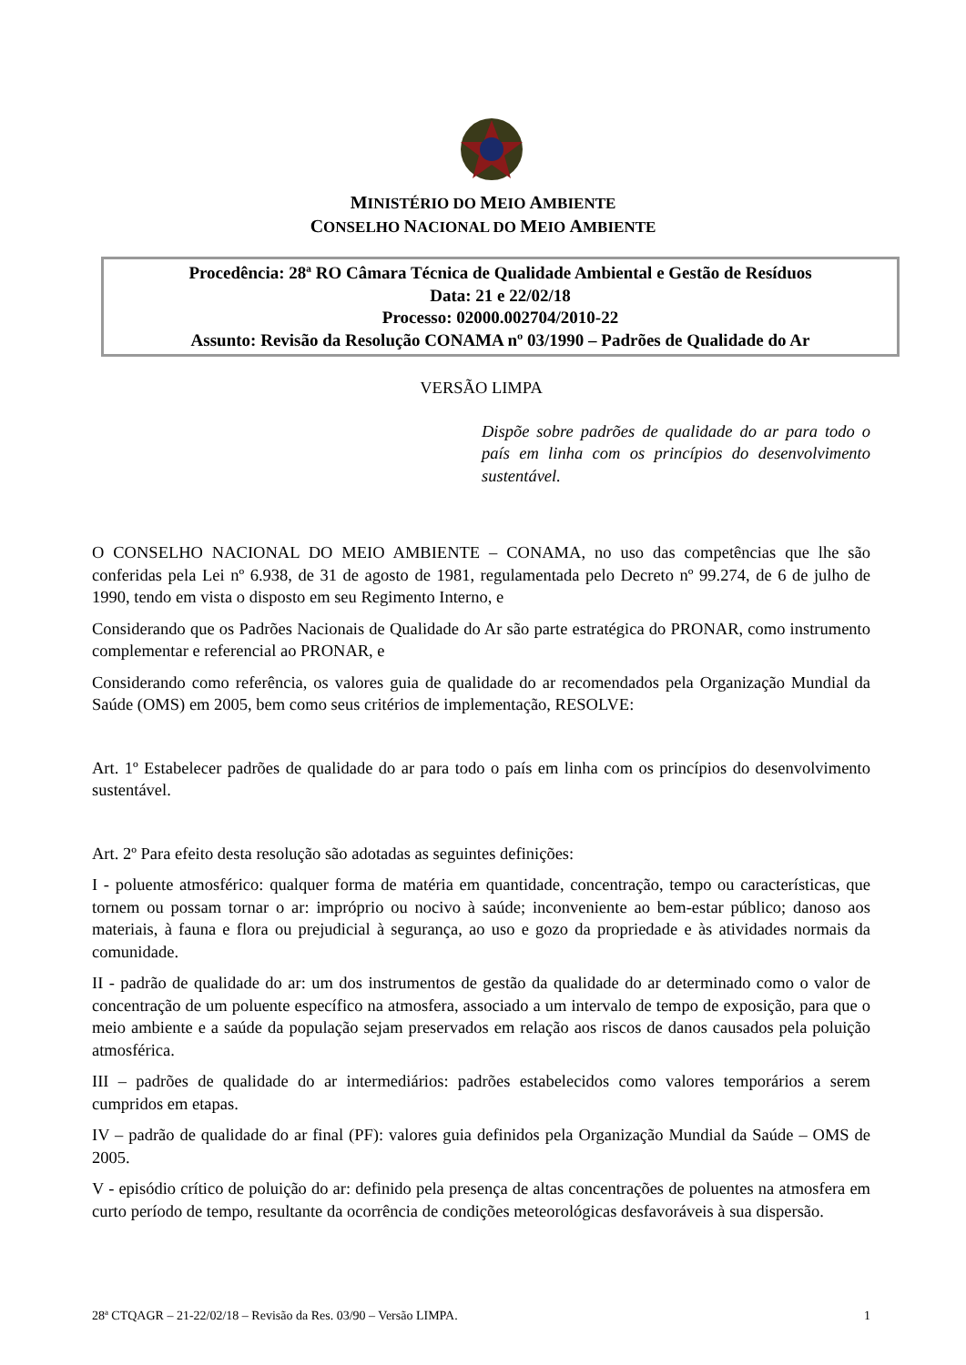MINISTÉRIO DO MEIO AMBIENTE
CONSELHO NACIONAL DO MEIO AMBIENTE
Procedência: 28ª RO Câmara Técnica de Qualidade Ambiental e Gestão de Resíduos
Data: 21 e 22/02/18
Processo: 02000.002704/2010-22
Assunto: Revisão da Resolução CONAMA nº 03/1990 – Padrões de Qualidade do Ar
VERSÃO LIMPA
Dispõe sobre padrões de qualidade do ar para todo o país em linha com os princípios do desenvolvimento sustentável.
O CONSELHO NACIONAL DO MEIO AMBIENTE – CONAMA, no uso das competências que lhe são conferidas pela Lei nº 6.938, de 31 de agosto de 1981, regulamentada pelo Decreto nº 99.274, de 6 de julho de 1990, tendo em vista o disposto em seu Regimento Interno, e
Considerando que os Padrões Nacionais de Qualidade do Ar são parte estratégica do PRONAR, como instrumento complementar e referencial ao PRONAR, e
Considerando como referência, os valores guia de qualidade do ar recomendados pela Organização Mundial da Saúde (OMS) em 2005, bem como seus critérios de implementação, RESOLVE:
Art. 1º Estabelecer padrões de qualidade do ar para todo o país em linha com os princípios do desenvolvimento sustentável.
Art. 2º Para efeito desta resolução são adotadas as seguintes definições:
I - poluente atmosférico: qualquer forma de matéria em quantidade, concentração, tempo ou características, que tornem ou possam tornar o ar: impróprio ou nocivo à saúde; inconveniente ao bem-estar público; danoso aos materiais, à fauna e flora ou prejudicial à segurança, ao uso e gozo da propriedade e às atividades normais da comunidade.
II - padrão de qualidade do ar: um dos instrumentos de gestão da qualidade do ar determinado como o valor de concentração de um poluente específico na atmosfera, associado a um intervalo de tempo de exposição, para que o meio ambiente e a saúde da população sejam preservados em relação aos riscos de danos causados pela poluição atmosférica.
III – padrões de qualidade do ar intermediários: padrões estabelecidos como valores temporários a serem cumpridos em etapas.
IV – padrão de qualidade do ar final (PF): valores guia definidos pela Organização Mundial da Saúde – OMS de 2005.
V - episódio crítico de poluição do ar: definido pela presença de altas concentrações de poluentes na atmosfera em curto período de tempo, resultante da ocorrência de condições meteorológicas desfavoráveis à sua dispersão.
28ª CTQAGR – 21-22/02/18 – Revisão da Res. 03/90 – Versão LIMPA. 1